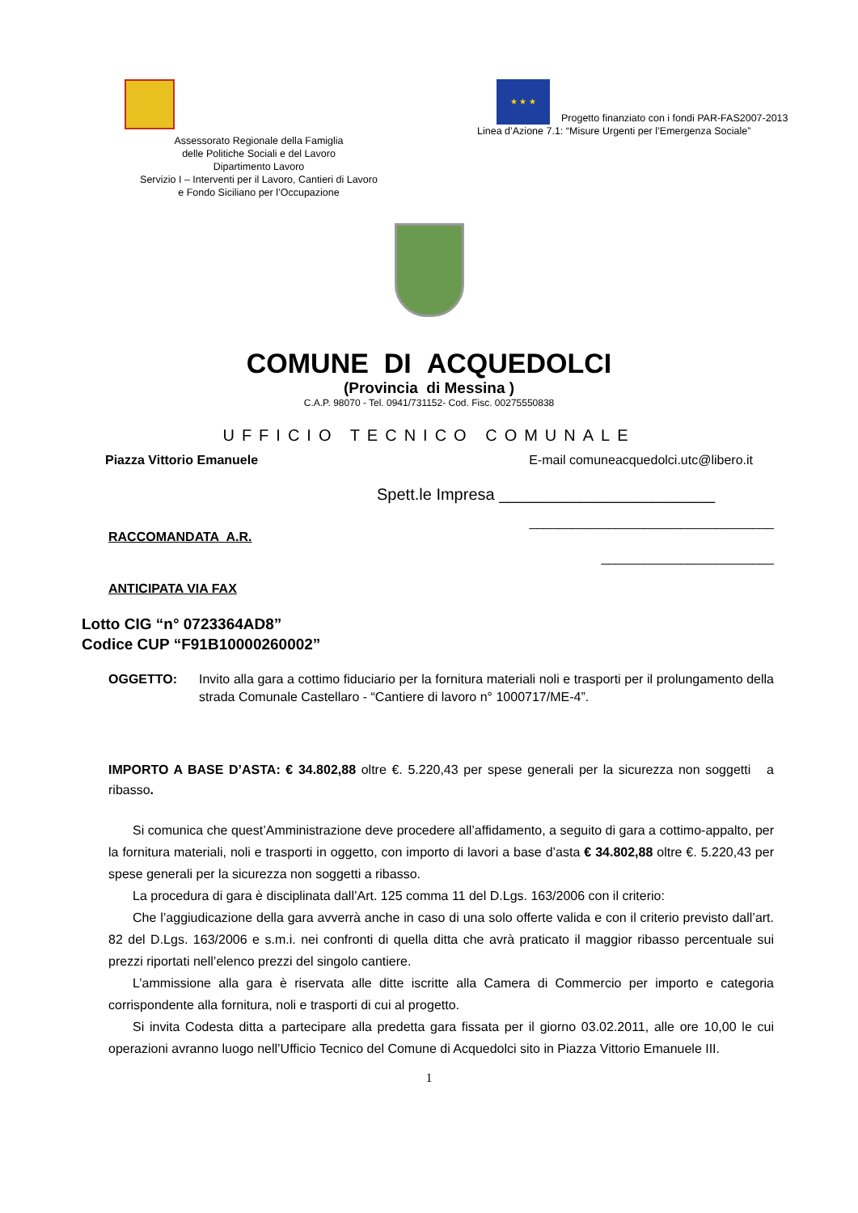Assessorato Regionale della Famiglia
delle Politiche Sociali e del Lavoro
Dipartimento Lavoro
Servizio I – Interventi per il Lavoro, Cantieri di Lavoro
e Fondo Siciliano per l’Occupazione
★ ★ ★
Progetto finanziato con i fondi PAR-FAS2007-2013
Linea d’Azione 7.1: “Misure Urgenti per l’Emergenza Sociale”
COMUNE DI ACQUEDOLCI
(Provincia di Messina )
C.A.P. 98070 - Tel. 0941/731152- Cod. Fisc. 00275550838
UFFICIO TECNICO COMUNALE
Piazza Vittorio Emanuele E-mail comuneacquedolci.utc@libero.it
Spett.le Impresa ________________________
__________________________________
RACCOMANDATA A.R.
________________________
ANTICIPATA VIA FAX
Lotto CIG “n° 0723364AD8”
Codice CUP “F91B10000260002”
OGGETTO: Invito alla gara a cottimo fiduciario per la fornitura materiali noli e trasporti per il prolungamento della strada Comunale Castellaro - “Cantiere di lavoro n° 1000717/ME-4”.
IMPORTO A BASE D’ASTA: € 34.802,88 oltre €. 5.220,43 per spese generali per la sicurezza non soggetti a ribasso.
Si comunica che quest’Amministrazione deve procedere all’affidamento, a seguito di gara a cottimo-appalto, per la fornitura materiali, noli e trasporti in oggetto, con importo di lavori a base d’asta € 34.802,88 oltre €. 5.220,43 per spese generali per la sicurezza non soggetti a ribasso.
La procedura di gara è disciplinata dall’Art. 125 comma 11 del D.Lgs. 163/2006 con il criterio:
Che l’aggiudicazione della gara avverrà anche in caso di una solo offerte valida e con il criterio previsto dall’art. 82 del D.Lgs. 163/2006 e s.m.i. nei confronti di quella ditta che avrà praticato il maggior ribasso percentuale sui prezzi riportati nell’elenco prezzi del singolo cantiere.
L’ammissione alla gara è riservata alle ditte iscritte alla Camera di Commercio per importo e categoria corrispondente alla fornitura, noli e trasporti di cui al progetto.
Si invita Codesta ditta a partecipare alla predetta gara fissata per il giorno 03.02.2011, alle ore 10,00 le cui operazioni avranno luogo nell’Ufficio Tecnico del Comune di Acquedolci sito in Piazza Vittorio Emanuele III.
1